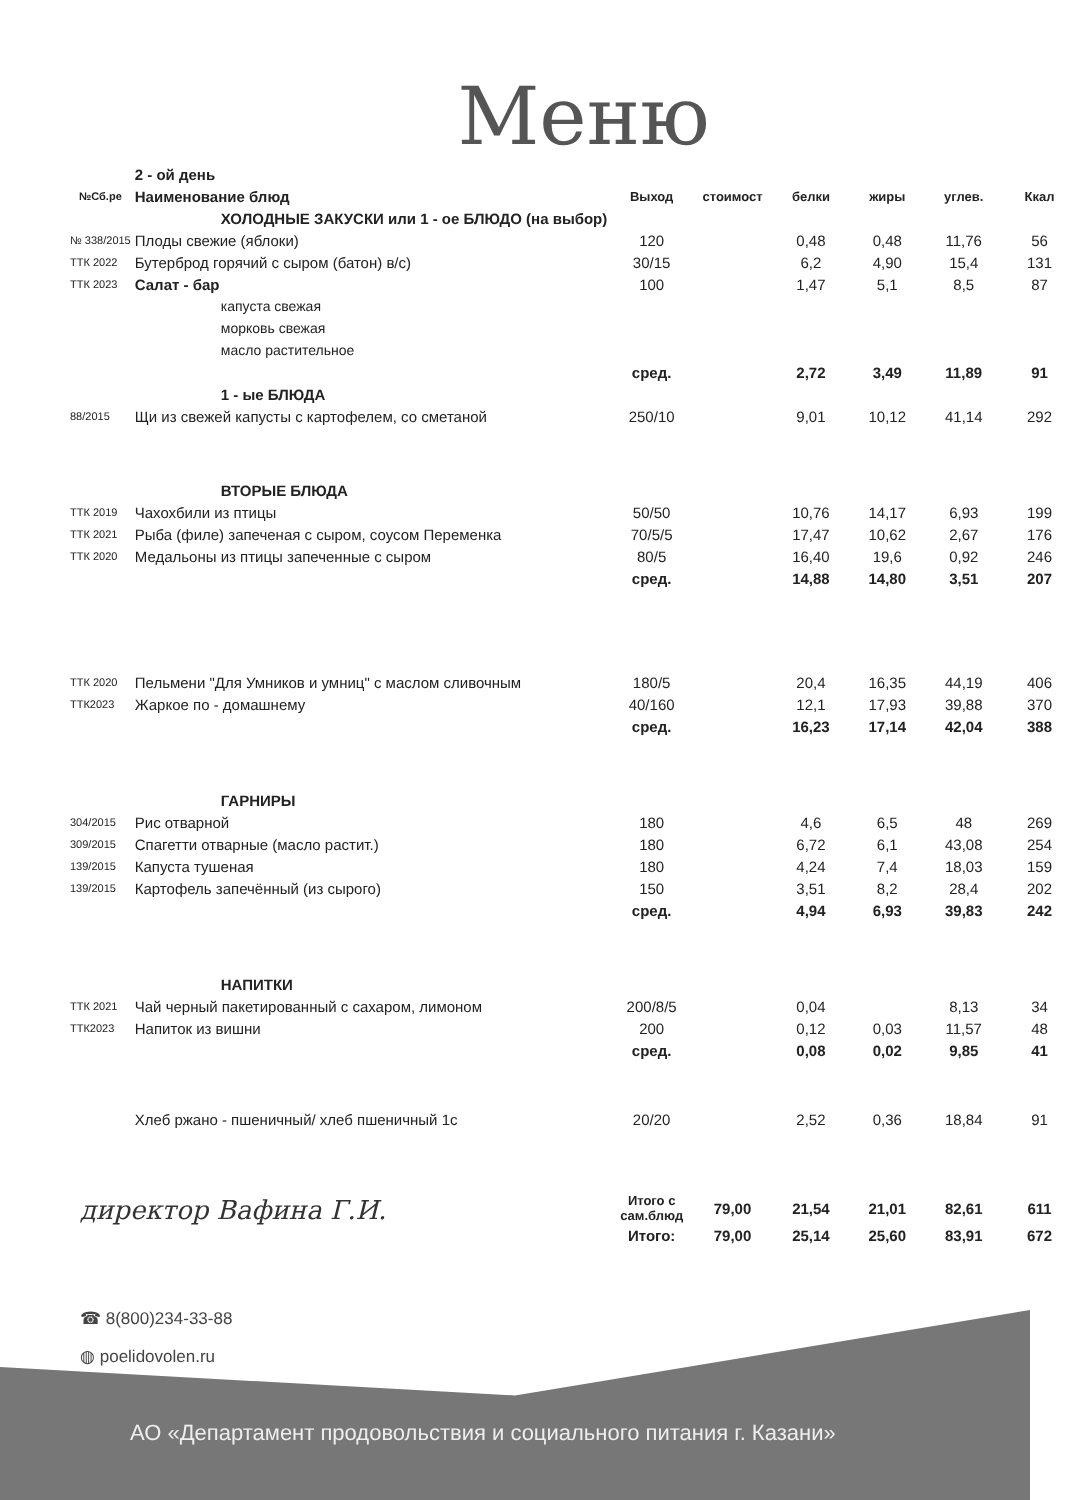Меню
| | 2 - ой день | | | | | | |
| №Сб.ре | Наименование блюд | Выход | стоимост | белки | жиры | углев. | Ккал |
| | ХОЛОДНЫЕ ЗАКУСКИ или 1 - ое БЛЮДО (на выбор) | | | | | | |
| № 338/2015 | Плоды свежие (яблоки) | 120 | | 0,48 | 0,48 | 11,76 | 56 |
| ТТК 2022 | Бутерброд горячий с сыром (батон) в/с) | 30/15 | | 6,2 | 4,90 | 15,4 | 131 |
| ТТК 2023 | Салат - бар | 100 | | 1,47 | 5,1 | 8,5 | 87 |
| | капуста свежая | | | | | | |
| | морковь свежая | | | | | | |
| | масло растительное | | | | | | |
| | | сред. | | 2,72 | 3,49 | 11,89 | 91 |
| | 1 - ые БЛЮДА | | | | | | |
| 88/2015 | Щи из свежей капусты с картофелем, со сметаной | 250/10 | | 9,01 | 10,12 | 41,14 | 292 |
| | ВТОРЫЕ БЛЮДА | | | | | | |
| ТТК 2019 | Чахохбили из птицы | 50/50 | | 10,76 | 14,17 | 6,93 | 199 |
| ТТК 2021 | Рыба (филе) запеченая с сыром, соусом Переменка | 70/5/5 | | 17,47 | 10,62 | 2,67 | 176 |
| ТТК 2020 | Медальоны из птицы запеченные с сыром | 80/5 | | 16,40 | 19,6 | 0,92 | 246 |
| | | сред. | | 14,88 | 14,80 | 3,51 | 207 |
| ТТК 2020 | Пельмени "Для Умников и умниц" с маслом сливочным | 180/5 | | 20,4 | 16,35 | 44,19 | 406 |
| ТТК2023 | Жаркое по - домашнему | 40/160 | | 12,1 | 17,93 | 39,88 | 370 |
| | | сред. | | 16,23 | 17,14 | 42,04 | 388 |
| | ГАРНИРЫ | | | | | | |
| 304/2015 | Рис отварной | 180 | | 4,6 | 6,5 | 48 | 269 |
| 309/2015 | Спагетти отварные (масло растит.) | 180 | | 6,72 | 6,1 | 43,08 | 254 |
| 139/2015 | Капуста тушеная | 180 | | 4,24 | 7,4 | 18,03 | 159 |
| 139/2015 | Картофель запечённый (из сырого) | 150 | | 3,51 | 8,2 | 28,4 | 202 |
| | | сред. | | 4,94 | 6,93 | 39,83 | 242 |
| | НАПИТКИ | | | | | | |
| ТТК 2021 | Чай черный пакетированный с сахаром, лимоном | 200/8/5 | | 0,04 | | 8,13 | 34 |
| ТТК2023 | Напиток из вишни | 200 | | 0,12 | 0,03 | 11,57 | 48 |
| | | сред. | | 0,08 | 0,02 | 9,85 | 41 |
| | Хлеб ржано - пшеничный/ хлеб пшеничный 1с | 20/20 | | 2,52 | 0,36 | 18,84 | 91 |
| | | Итого с сам.блюд | 79,00 | 21,54 | 21,01 | 82,61 | 611 |
| | | Итого: | 79,00 | 25,14 | 25,60 | 83,91 | 672 |
директор Вафина Г.И.
☎ 8(800)234-33-88
◍ poelidovolen.ru
АО «Департамент продовольствия и социального питания г. Казани»